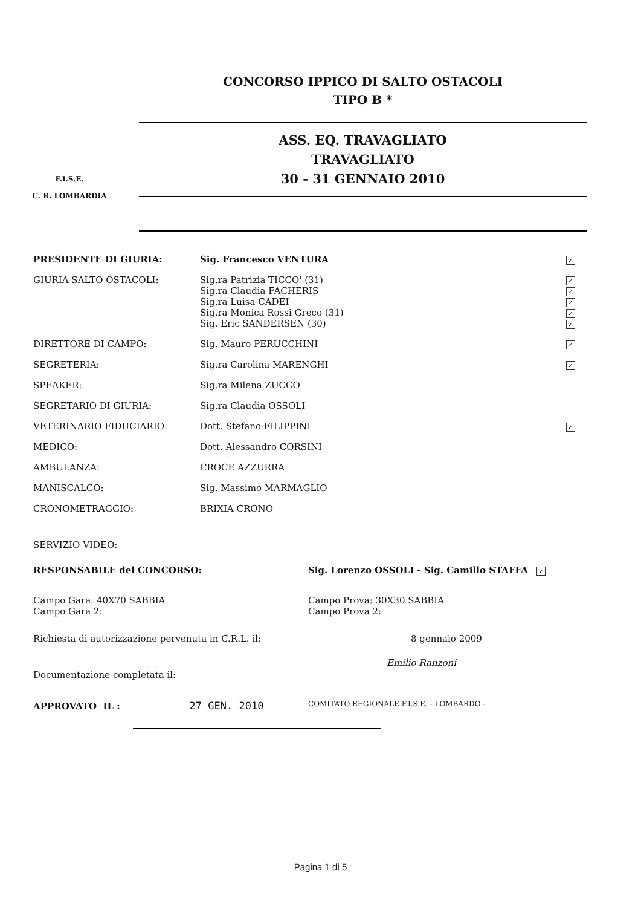F.I.S.E.
C. R. LOMBARDIA
CONCORSO IPPICO DI SALTO OSTACOLI
TIPO B *
ASS. EQ. TRAVAGLIATO
TRAVAGLIATO
30 - 31 GENNAIO 2010
| PRESIDENTE DI GIURIA: | Sig. Francesco VENTURA | ✓ |
| GIURIA SALTO OSTACOLI: | Sig.ra Patrizia TICCO' (31) Sig.ra Claudia FACHERIS Sig.ra Luisa CADEI Sig.ra Monica Rossi Greco (31) Sig. Eric SANDERSEN (30) | ✓ ✓ ✓ ✓ ✓ |
| DIRETTORE DI CAMPO: | Sig. Mauro PERUCCHINI | ✓ |
| SEGRETERIA: | Sig.ra Carolina MARENGHI | ✓ |
| SPEAKER: | Sig.ra Milena ZUCCO | |
| SEGRETARIO DI GIURIA: | Sig.ra Claudia OSSOLI | |
| VETERINARIO FIDUCIARIO: | Dott. Stefano FILIPPINI | ✓ |
| MEDICO: | Dott. Alessandro CORSINI | |
| AMBULANZA: | CROCE AZZURRA | |
| MANISCALCO: | Sig. Massimo MARMAGLIO | |
| CRONOMETRAGGIO: | BRIXIA CRONO | |
| SERVIZIO VIDEO: | | |
| RESPONSABILE del CONCORSO: | Sig. Lorenzo OSSOLI - Sig. Camillo STAFFA ✓ |
| Campo Gara: 40X70 SABBIA Campo Gara 2: | Campo Prova: 30X30 SABBIA Campo Prova 2: |
| Richiesta di autorizzazione pervenuta in C.R.L. il: | 8 gennaio 2009 |
| Documentazione completata il: | Emilio Ranzoni |
| APPROVATO IL : 27 GEN. 2010 | COMITATO REGIONALE F.I.S.E. - LOMBARDO - |
Pagina 1 di 5